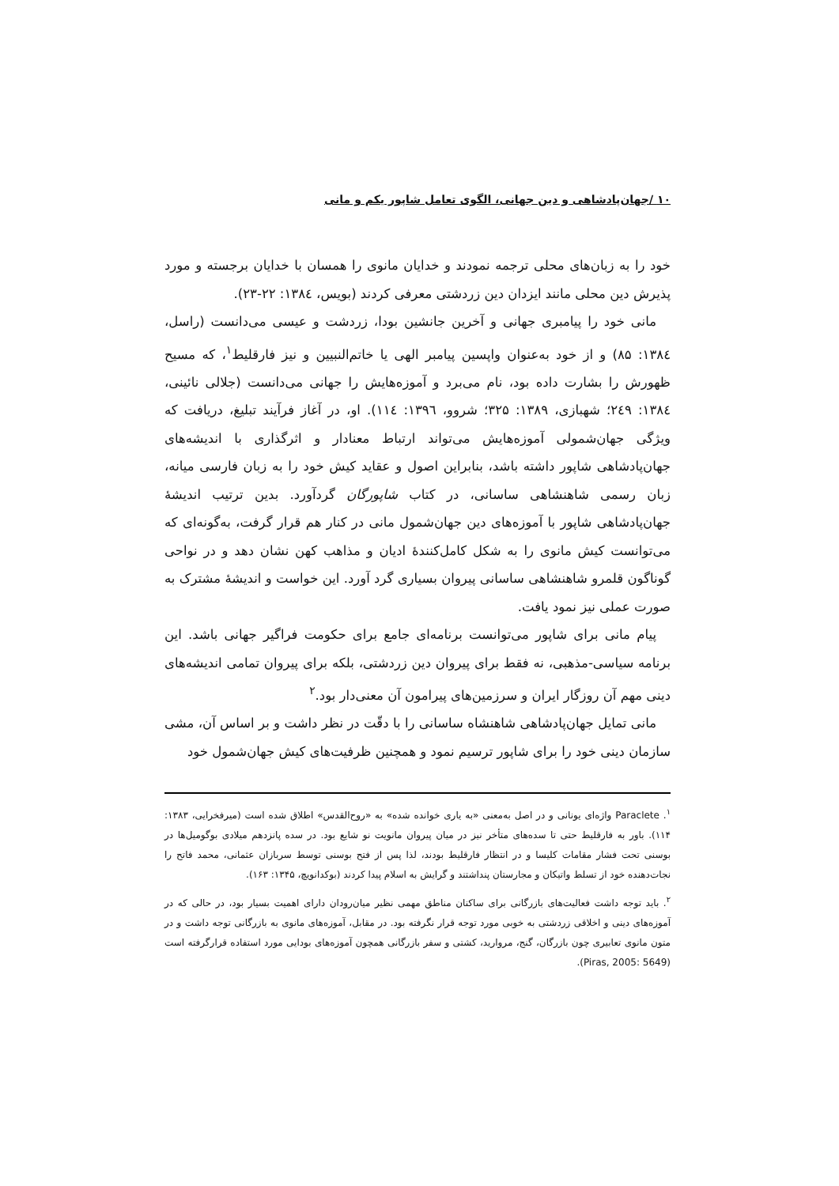۱۰ /جهان‌پادشاهی و دین جهانی، الگوی تعامل شاپور یکم و مانی
خود را به زبان‌های محلی ترجمه نمودند و خدایان مانوی را همسان با خدایان برجسته و مورد پذیرش دین محلی مانند ایزدان دین زردشتی معرفی کردند (بویس، ۱۳۸٤: ۲۲-۲۳).
مانی خود را پیامبری جهانی و آخرین جانشین بودا، زردشت و عیسی می‌دانست (راسل، ۱۳۸٤: ۸۵) و از خود به‌عنوان واپسین پیامبر الهی یا خاتم‌النبیین و نیز فارقلیط<sup>۱</sup>، که مسیح ظهورش را بشارت داده بود، نام می‌برد و آموزه‌هایش را جهانی می‌دانست (جلالی نائینی، ۱۳۸٤: ۲٤۹؛ شهبازی، ۱۳۸۹: ۳۲۵؛ شروو، ۱۳۹٦: ۱۱٤). او، در آغاز فرآیند تبلیغ، دریافت که ویژگی جهان‌شمولی آموزه‌هایش می‌تواند ارتباط معنادار و اثرگذاری با اندیشه‌های جهان‌پادشاهی شاپور داشته باشد، بنابراین اصول و عقاید کیش خود را به زبان فارسی میانه، زبان رسمی شاهنشاهی ساسانی، در کتاب شاپورگان گردآورد. بدین ترتیب اندیشهٔ جهان‌پادشاهی شاپور با آموزه‌های دین جهان‌شمول مانی در کنار هم قرار گرفت، به‌گونه‌ای که می‌توانست کیش مانوی را به شکل کامل‌کنندهٔ ادیان و مذاهب کهن نشان دهد و در نواحی گوناگون قلمرو شاهنشاهی ساسانی پیروان بسیاری گرد آورد. این خواست و اندیشهٔ مشترک به صورت عملی نیز نمود یافت.
پیام مانی برای شاپور می‌توانست برنامه‌ای جامع برای حکومت فراگیر جهانی باشد. این برنامه سیاسی-مذهبی، نه فقط برای پیروان دین زردشتی، بلکه برای پیروان تمامی اندیشه‌های دینی مهم آن روزگار ایران و سرزمین‌های پیرامون آن معنی‌دار بود.<sup>۲</sup>
مانی تمایل جهان‌پادشاهی شاهنشاه ساسانی را با دقّت در نظر داشت و بر اساس آن، مشی سازمان دینی خود را برای شاپور ترسیم نمود و همچنین ظرفیت‌های کیش جهان‌شمول خود
<sup>۱</sup>. Paraclete واژه‌ای یونانی و در اصل به‌معنی «به یاری خوانده شده» به «روح‌القدس» اطلاق شده است (میرفخرایی، ۱۳۸۳: ۱۱۴). باور به فارقلیط حتی تا سده‌های متأخر نیز در میان پیروان مانویت نو شایع بود. در سده پانزدهم میلادی بوگومیل‌ها در بوسنی تحت فشار مقامات کلیسا و در انتظار فارقلیط بودند، لذا پس از فتح بوسنی توسط سربازان عثمانی، محمد فاتح را نجات‌دهنده خود از تسلط واتیکان و مجارستان پنداشتند و گرایش به اسلام پیدا کردند (بوکدانویچ، ۱۳۴۵: ۱۶۳).
<sup>۲</sup>. باید توجه داشت فعالیت‌های بازرگانی برای ساکنان مناطق مهمی نظیر میان‌رودان دارای اهمیت بسیار بود، در حالی که در آموزه‌های دینی و اخلاقی زردشتی به خوبی مورد توجه قرار نگرفته بود. در مقابل، آموزه‌های مانوی به بازرگانی توجه داشت و در متون مانوی تعابیری چون بازرگان، گنج، مروارید، کشتی و سفر بازرگانی همچون آموزه‌های بودایی مورد استفاده قرارگرفته است (Piras, 2005: 5649).